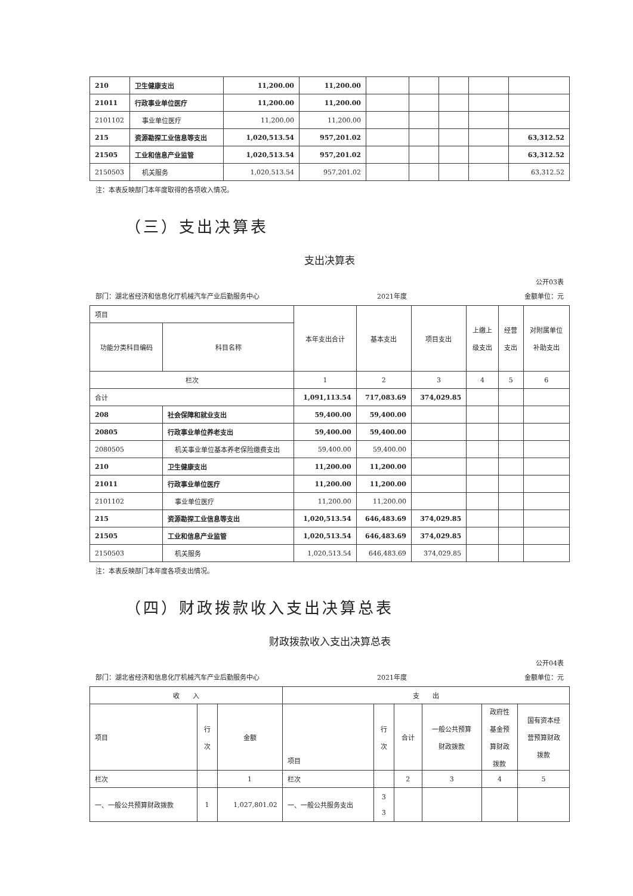| 210 | 卫生健康支出 | 11,200.00 | 11,200.00 | | | | | |
| 21011 | 行政事业单位医疗 | 11,200.00 | 11,200.00 | | | | | |
| 2101102 | 事业单位医疗 | 11,200.00 | 11,200.00 | | | | | |
| 215 | 资源勘探工业信息等支出 | 1,020,513.54 | 957,201.02 | | | | | 63,312.52 |
| 21505 | 工业和信息产业监管 | 1,020,513.54 | 957,201.02 | | | | | 63,312.52 |
| 2150503 | 机关服务 | 1,020,513.54 | 957,201.02 | | | | | 63,312.52 |
注：本表反映部门本年度取得的各项收入情况。
（三）支出决算表
支出决算表
公开03表
部门：湖北省经济和信息化厅机械汽车产业后勤服务中心 2021年度 金额单位：元
| 项目 | | 本年支出合计 | 基本支出 | 项目支出 | 上缴上 级支出 | 经营 支出 | 对附属单位 补助支出 |
| 功能分类科目编码 | 科目名称 | | | | | | |
| 栏次 | | 1 | 2 | 3 | 4 | 5 | 6 |
| 合计 | | 1,091,113.54 | 717,083.69 | 374,029.85 | | | |
| 208 | 社会保障和就业支出 | 59,400.00 | 59,400.00 | | | | |
| 20805 | 行政事业单位养老支出 | 59,400.00 | 59,400.00 | | | | |
| 2080505 | 机关事业单位基本养老保险缴费支出 | 59,400.00 | 59,400.00 | | | | |
| 210 | 卫生健康支出 | 11,200.00 | 11,200.00 | | | | |
| 21011 | 行政事业单位医疗 | 11,200.00 | 11,200.00 | | | | |
| 2101102 | 事业单位医疗 | 11,200.00 | 11,200.00 | | | | |
| 215 | 资源勘探工业信息等支出 | 1,020,513.54 | 646,483.69 | 374,029.85 | | | |
| 21505 | 工业和信息产业监管 | 1,020,513.54 | 646,483.69 | 374,029.85 | | | |
| 2150503 | 机关服务 | 1,020,513.54 | 646,483.69 | 374,029.85 | | | |
注：本表反映部门本年度各项支出情况。
（四）财政拨款收入支出决算总表
财政拨款收入支出决算总表
公开04表
部门：湖北省经济和信息化厅机械汽车产业后勤服务中心 2021年度 金额单位：元
| 收 入 | | | 支 出 | | | | | |
| 项目 | 行 次 | 金额 | 项目 | 行 次 | 合计 | 一般公共预算 财政拨款 | 政府性 基金预 算财政 拨款 | 国有资本经 营预算财政 拨款 |
| 栏次 | | 1 | 栏次 | | 2 | 3 | 4 | 5 |
| 一、一般公共预算财政拨款 | 1 | 1,027,801.02 | 一、一般公共服务支出 | 3 3 | | | | |